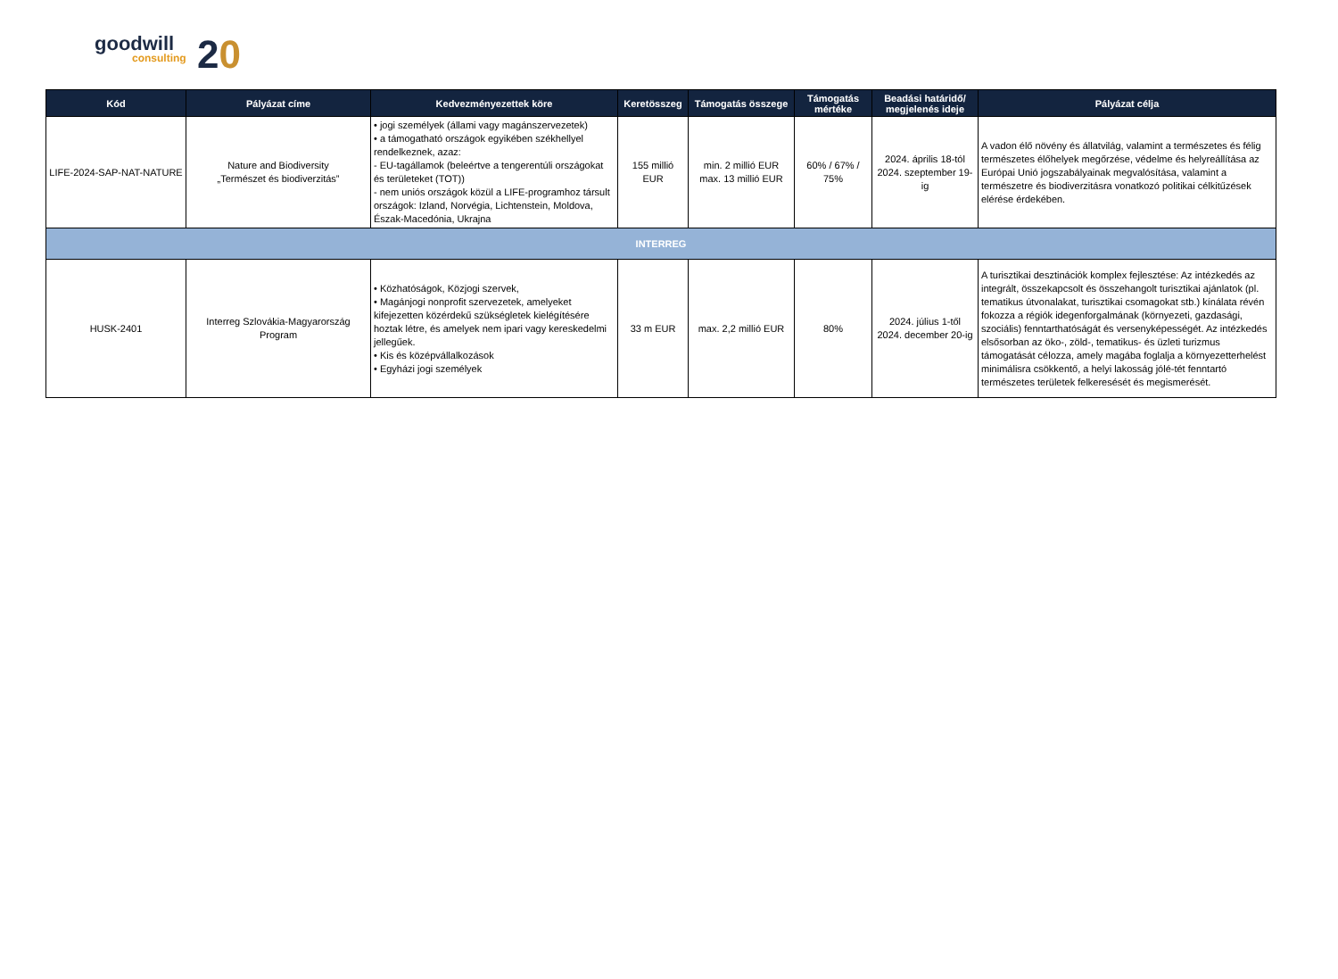goodwill
consulting 20
| Kód | Pályázat címe | Kedvezményezettek köre | Keretösszeg | Támogatás összege | Támogatás mértéke | Beadási határidő/ megjelenés ideje | Pályázat célja |
| --- | --- | --- | --- | --- | --- | --- | --- |
| LIFE-2024-SAP-NAT-NATURE | Nature and Biodiversity „Természet és biodiverzitás” | • jogi személyek (állami vagy magánszervezetek) • a támogatható országok egyikében székhellyel rendelkeznek, azaz: - EU-tagállamok (beleértve a tengerentúli országokat és területeket (TOT)) - nem uniós országok közül a LIFE-programhoz társult országok: Izland, Norvégia, Lichtenstein, Moldova, Észak-Macedónia, Ukrajna | 155 millió EUR | min. 2 millió EUR max. 13 millió EUR | 60% / 67% / 75% | 2024. április 18-tól 2024. szeptember 19-ig | A vadon élő növény és állatvilág, valamint a természetes és félig természetes élőhelyek megőrzése, védelme és helyreállítása az Európai Unió jogszabályainak megvalósítása, valamint a természetre és biodiverzitásra vonatkozó politikai célkitűzések elérése érdekében. |
| INTERREG | | | | | | | |
| HUSK-2401 | Interreg Szlovákia-Magyarország Program | • Közhatóságok, Közjogi szervek, • Magánjogi nonprofit szervezetek, amelyeket kifejezetten közérdekű szükségletek kielégítésére hoztak létre, és amelyek nem ipari vagy kereskedelmi jellegűek. • Kis és középvállalkozások • Egyházi jogi személyek | 33 m EUR | max. 2,2 millió EUR | 80% | 2024. július 1-től 2024. december 20-ig | A turisztikai desztinációk komplex fejlesztése: Az intézkedés az integrált, összekapcsolt és összehangolt turisztikai ajánlatok (pl. tematikus útvonalakat, turisztikai csomagokat stb.) kínálata révén fokozza a régiók idegenforgalmának (környezeti, gazdasági, szociális) fenntarthatóságát és versenyképességét. Az intézkedés elsősorban az öko-, zöld-, tematikus- és üzleti turizmus támogatását célozza, amely magába foglalja a környezetterhelést minimálisra csökkentő, a helyi lakosság jólé-tét fenntartó természetes területek felkeresését és megismerését. |